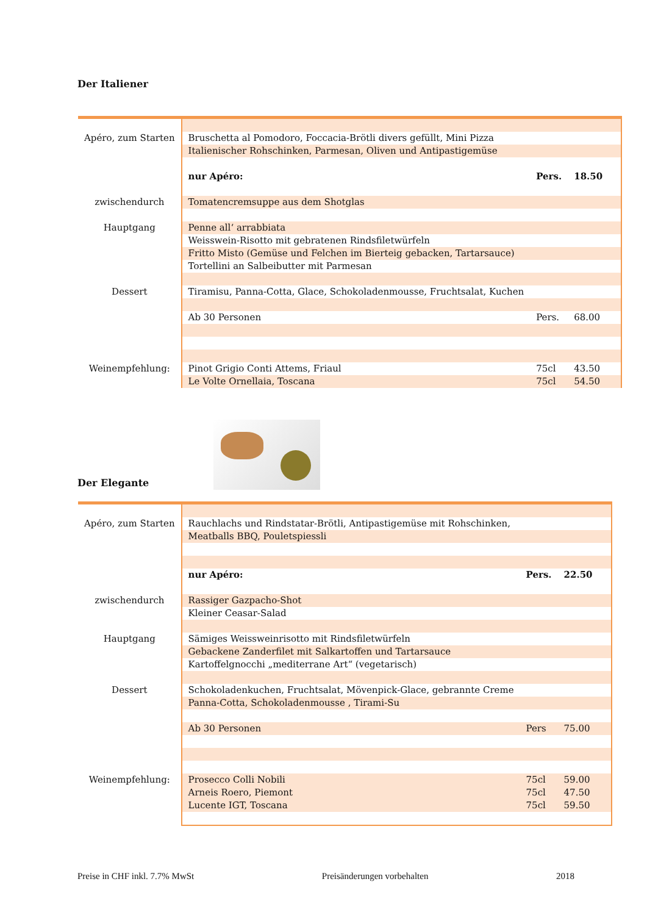Der Italiener
| Apéro, zum Starten | Bruschetta al Pomodoro, Foccacia-Brötli divers gefüllt, Mini Pizza | | | |
| | Italienischer Rohschinken, Parmesan, Oliven und Antipastigemüse | | | |
| | nur Apéro: | Pers. | 18.50 | |
| zwischendurch | Tomatencremsuppe aus dem Shotglas | | | |
| Hauptgang | Penne all‘ arrabbiata | | | |
| | Weisswein-Risotto mit gebratenen Rindsfiletwürfeln | | | |
| | Fritto Misto (Gemüse und Felchen im Bierteig gebacken, Tartarsauce) | | | |
| | Tortellini an Salbeibutter mit Parmesan | | | |
| Dessert | Tiramisu, Panna-Cotta, Glace, Schokoladenmousse, Fruchtsalat, Kuchen | | | |
| | Ab 30 Personen | Pers. | 68.00 | |
| Weinempfehlung: | Pinot Grigio Conti Attems, Friaul | 75cl | 43.50 | |
| | Le Volte Ornellaia, Toscana | 75cl | 54.50 | |
Der Elegante
| Apéro, zum Starten | Rauchlachs und Rindstatar-Brötli, Antipastigemüse mit Rohschinken, | | | |
| | Meatballs BBQ, Pouletspiessli | | | |
| | nur Apéro: | Pers. | 22.50 | |
| zwischendurch | Rassiger Gazpacho-Shot | | | |
| | Kleiner Ceasar-Salad | | | |
| Hauptgang | Sämiges Weissweinrisotto mit Rindsfiletwürfeln | | | |
| | Gebackene Zanderfilet mit Salkartoffen und Tartarsauce | | | |
| | Kartoffelgnocchi „mediterrane Art“ (vegetarisch) | | | |
| Dessert | Schokoladenkuchen, Fruchtsalat, Mövenpick-Glace, gebrannte Creme | | | |
| | Panna-Cotta, Schokoladenmousse , Tirami-Su | | | |
| | Ab 30 Personen | Pers | 75.00 | |
| Weinempfehlung: | Prosecco Colli Nobili | 75cl | 59.00 | |
| | Arneis Roero, Piemont | 75cl | 47.50 | |
| | Lucente IGT, Toscana | 75cl | 59.50 | |
Preise in CHF inkl. 7.7% MwSt Preisänderungen vorbehalten 2018